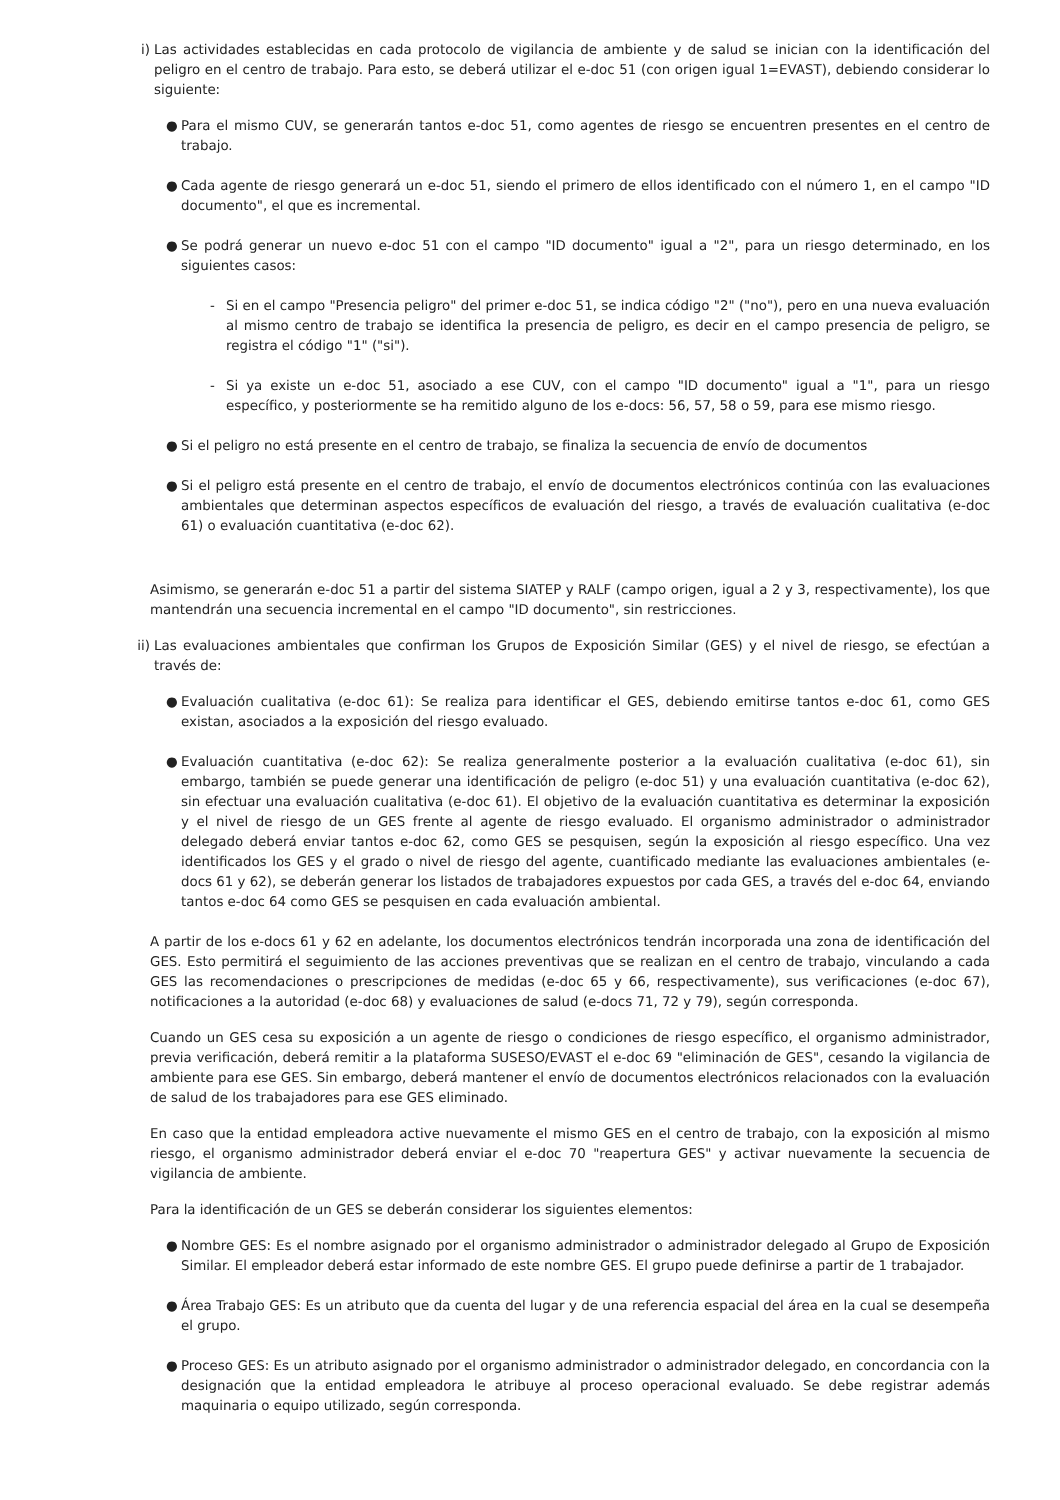i) Las actividades establecidas en cada protocolo de vigilancia de ambiente y de salud se inician con la identificación del peligro en el centro de trabajo. Para esto, se deberá utilizar el e-doc 51 (con origen igual 1=EVAST), debiendo considerar lo siguiente:
● Para el mismo CUV, se generarán tantos e-doc 51, como agentes de riesgo se encuentren presentes en el centro de trabajo.
● Cada agente de riesgo generará un e-doc 51, siendo el primero de ellos identificado con el número 1, en el campo "ID documento", el que es incremental.
● Se podrá generar un nuevo e-doc 51 con el campo "ID documento" igual a "2", para un riesgo determinado, en los siguientes casos:
- Si en el campo "Presencia peligro" del primer e-doc 51, se indica código "2" ("no"), pero en una nueva evaluación al mismo centro de trabajo se identifica la presencia de peligro, es decir en el campo presencia de peligro, se registra el código "1" ("si").
- Si ya existe un e-doc 51, asociado a ese CUV, con el campo "ID documento" igual a "1", para un riesgo específico, y posteriormente se ha remitido alguno de los e-docs: 56, 57, 58 o 59, para ese mismo riesgo.
● Si el peligro no está presente en el centro de trabajo, se finaliza la secuencia de envío de documentos
● Si el peligro está presente en el centro de trabajo, el envío de documentos electrónicos continúa con las evaluaciones ambientales que determinan aspectos específicos de evaluación del riesgo, a través de evaluación cualitativa (e-doc 61) o evaluación cuantitativa (e-doc 62).
Asimismo, se generarán e-doc 51 a partir del sistema SIATEP y RALF (campo origen, igual a 2 y 3, respectivamente), los que mantendrán una secuencia incremental en el campo "ID documento", sin restricciones.
ii)
Las evaluaciones ambientales que confirman los Grupos de Exposición Similar (GES) y el nivel de riesgo, se efectúan a través de:
● Evaluación cualitativa (e-doc 61): Se realiza para identificar el GES, debiendo emitirse tantos e-doc 61, como GES existan, asociados a la exposición del riesgo evaluado.
● Evaluación cuantitativa (e-doc 62): Se realiza generalmente posterior a la evaluación cualitativa (e-doc 61), sin embargo, también se puede generar una identificación de peligro (e-doc 51) y una evaluación cuantitativa (e-doc 62), sin efectuar una evaluación cualitativa (e-doc 61). El objetivo de la evaluación cuantitativa es determinar la exposición y el nivel de riesgo de un GES frente al agente de riesgo evaluado. El organismo administrador o administrador delegado deberá enviar tantos e-doc 62, como GES se pesquisen, según la exposición al riesgo específico. Una vez identificados los GES y el grado o nivel de riesgo del agente, cuantificado mediante las evaluaciones ambientales (e-docs 61 y 62), se deberán generar los listados de trabajadores expuestos por cada GES, a través del e-doc 64, enviando tantos e-doc 64 como GES se pesquisen en cada evaluación ambiental.
A partir de los e-docs 61 y 62 en adelante, los documentos electrónicos tendrán incorporada una zona de identificación del GES. Esto permitirá el seguimiento de las acciones preventivas que se realizan en el centro de trabajo, vinculando a cada GES las recomendaciones o prescripciones de medidas (e-doc 65 y 66, respectivamente), sus verificaciones (e-doc 67), notificaciones a la autoridad (e-doc 68) y evaluaciones de salud (e-docs 71, 72 y 79), según corresponda.
Cuando un GES cesa su exposición a un agente de riesgo o condiciones de riesgo específico, el organismo administrador, previa verificación, deberá remitir a la plataforma SUSESO/EVAST el e-doc 69 "eliminación de GES", cesando la vigilancia de ambiente para ese GES. Sin embargo, deberá mantener el envío de documentos electrónicos relacionados con la evaluación de salud de los trabajadores para ese GES eliminado.
En caso que la entidad empleadora active nuevamente el mismo GES en el centro de trabajo, con la exposición al mismo riesgo, el organismo administrador deberá enviar el e-doc 70 "reapertura GES" y activar nuevamente la secuencia de vigilancia de ambiente.
Para la identificación de un GES se deberán considerar los siguientes elementos:
● Nombre GES: Es el nombre asignado por el organismo administrador o administrador delegado al Grupo de Exposición Similar. El empleador deberá estar informado de este nombre GES. El grupo puede definirse a partir de 1 trabajador.
● Área Trabajo GES: Es un atributo que da cuenta del lugar y de una referencia espacial del área en la cual se desempeña el grupo.
● Proceso GES: Es un atributo asignado por el organismo administrador o administrador delegado, en concordancia con la designación que la entidad empleadora le atribuye al proceso operacional evaluado. Se debe registrar además maquinaria o equipo utilizado, según corresponda.